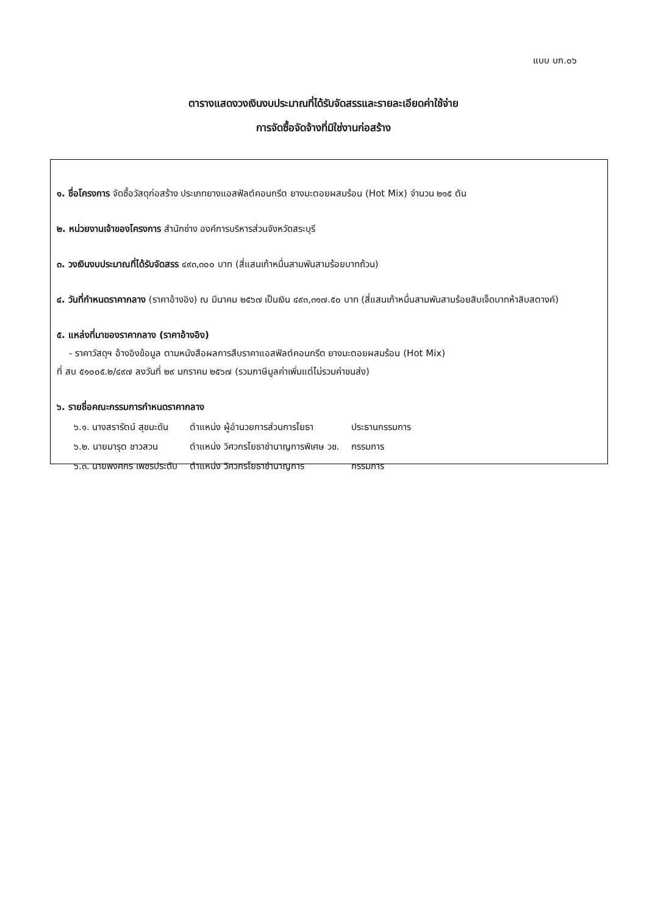แบบ บก.๐๖
ตารางแสดงวงเงินงบประมาณที่ได้รับจัดสรรและรายละเอียดค่าใช้จ่าย
การจัดซื้อจัดจ้างที่มิใช่งานก่อสร้าง
๑. ชื่อโครงการ จัดซื้อวัสดุก่อสร้าง ประเภทยางแอสฟัลต์คอนกรีต ยางมะตอยผสมร้อน (Hot Mix) จำนวน ๒๑๕ ตัน
๒. หน่วยงานเจ้าของโครงการ สำนักช่าง องค์การบริหารส่วนจังหวัดสระบุรี
๓. วงเงินงบประมาณที่ได้รับจัดสรร ๔๙๓,๓๐๐ บาท (สี่แสนเก้าหมื่นสามพันสามร้อยบาทถ้วน)
๔. วันที่กำหนดราคากลาง (ราคาอ้างอิง) ณ มีนาคม ๒๕๖๗ เป็นเงิน ๔๙๓,๓๑๗.๕๐ บาท (สี่แสนเก้าหมื่นสามพันสามร้อยสิบเจ็ดบาทห้าสิบสตางค์)
๕. แหล่งที่มาของราคากลาง (ราคาอ้างอิง)
- ราคาวัสดุฯ อ้างอิงข้อมูล ตามหนังสือผลการสืบราคาแอสฟัลต์คอนกรีต ยางมะตอยผสมร้อน (Hot Mix)
ที่ สบ ๕๑๐๐๕.๒/๔๙๗ ลงวันที่ ๒๙ มกราคม ๒๕๖๗ (รวมภาษีมูลค่าเพิ่มแต่ไม่รวมค่าขนส่ง)
๖. รายชื่อคณะกรรมการกำหนดราคากลาง
| ๖.๑. นางสรารัตน์ สุขมะดัน | ตำแหน่ง ผู้อำนวยการส่วนการโยธา | ประธานกรรมการ |
| ๖.๒. นายมารุต ชาวสวน | ตำแหน่ง วิศวกรโยธาชำนาญการพิเศษ วช. | กรรมการ |
| ๖.๓. นายพงศกร เพชรประดับ | ตำแหน่ง วิศวกรโยธาชำนาญการ | กรรมการ |